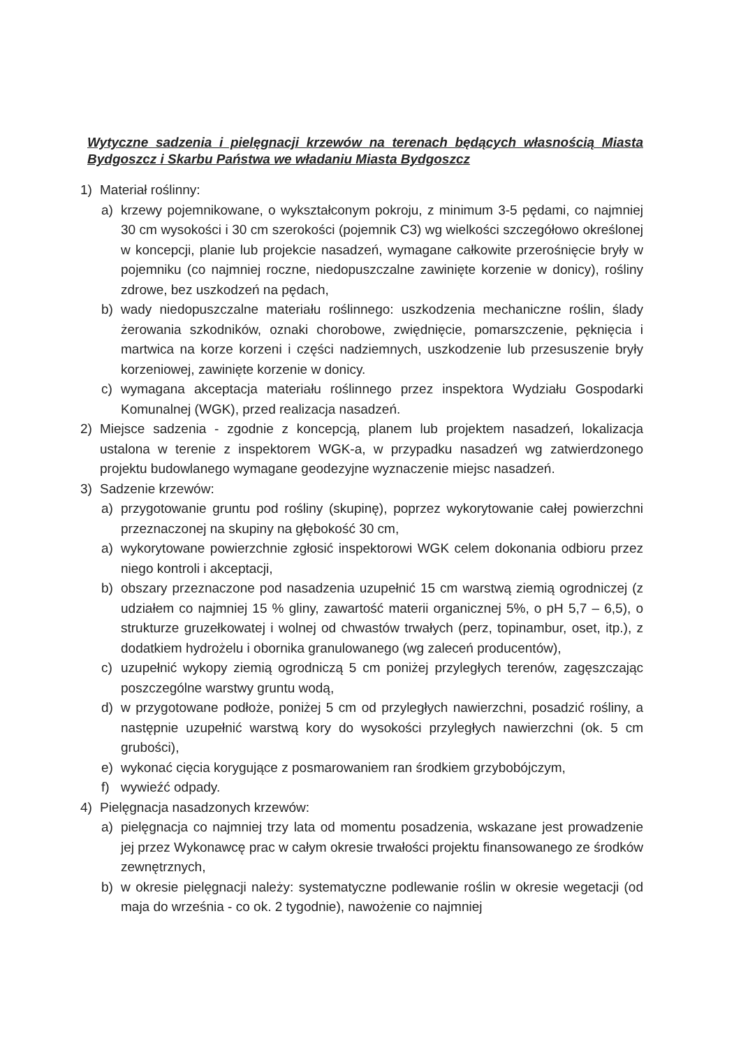Wytyczne sadzenia i pielęgnacji krzewów na terenach będących własnością Miasta Bydgoszcz i Skarbu Państwa we władaniu Miasta Bydgoszcz
1) Materiał roślinny:
a) krzewy pojemnikowane, o wykształconym pokroju, z minimum 3-5 pędami, co najmniej 30 cm wysokości i 30 cm szerokości (pojemnik C3) wg wielkości szczegółowo określonej w koncepcji, planie lub projekcie nasadzeń, wymagane całkowite przerośnięcie bryły w pojemniku (co najmniej roczne, niedopuszczalne zawinięte korzenie w donicy), rośliny zdrowe, bez uszkodzeń na pędach,
b) wady niedopuszczalne materiału roślinnego: uszkodzenia mechaniczne roślin, ślady żerowania szkodników, oznaki chorobowe, zwiędnięcie, pomarszczenie, pęknięcia i martwica na korze korzeni i części nadziemnych, uszkodzenie lub przesuszenie bryły korzeniowej, zawinięte korzenie w donicy.
c) wymagana akceptacja materiału roślinnego przez inspektora Wydziału Gospodarki Komunalnej (WGK), przed realizacja nasadzeń.
2) Miejsce sadzenia - zgodnie z koncepcją, planem lub projektem nasadzeń, lokalizacja ustalona w terenie z inspektorem WGK-a, w przypadku nasadzeń wg zatwierdzonego projektu budowlanego wymagane geodezyjne wyznaczenie miejsc nasadzeń.
3) Sadzenie krzewów:
a) przygotowanie gruntu pod rośliny (skupinę), poprzez wykorytowanie całej powierzchni przeznaczonej na skupiny na głębokość 30 cm,
a) wykorytowane powierzchnie zgłosić inspektorowi WGK celem dokonania odbioru przez niego kontroli i akceptacji,
b) obszary przeznaczone pod nasadzenia uzupełnić 15 cm warstwą ziemią ogrodniczej (z udziałem co najmniej 15 % gliny, zawartość materii organicznej 5%, o pH 5,7 – 6,5), o strukturze gruzełkowatej i wolnej od chwastów trwałych (perz, topinambur, oset, itp.), z dodatkiem hydrożelu i obornika granulowanego (wg zaleceń producentów),
c) uzupełnić wykopy ziemią ogrodniczą 5 cm poniżej przyległych terenów, zagęszczając poszczególne warstwy gruntu wodą,
d) w przygotowane podłoże, poniżej 5 cm od przyległych nawierzchni, posadzić rośliny, a następnie uzupełnić warstwą kory do wysokości przyległych nawierzchni (ok. 5 cm grubości),
e) wykonać cięcia korygujące z posmarowaniem ran środkiem grzybobójczym,
f) wywieźć odpady.
4) Pielęgnacja nasadzonych krzewów:
a) pielęgnacja co najmniej trzy lata od momentu posadzenia, wskazane jest prowadzenie jej przez Wykonawcę prac w całym okresie trwałości projektu finansowanego ze środków zewnętrznych,
b) w okresie pielęgnacji należy: systematyczne podlewanie roślin w okresie wegetacji (od maja do września - co ok. 2 tygodnie), nawożenie co najmniej